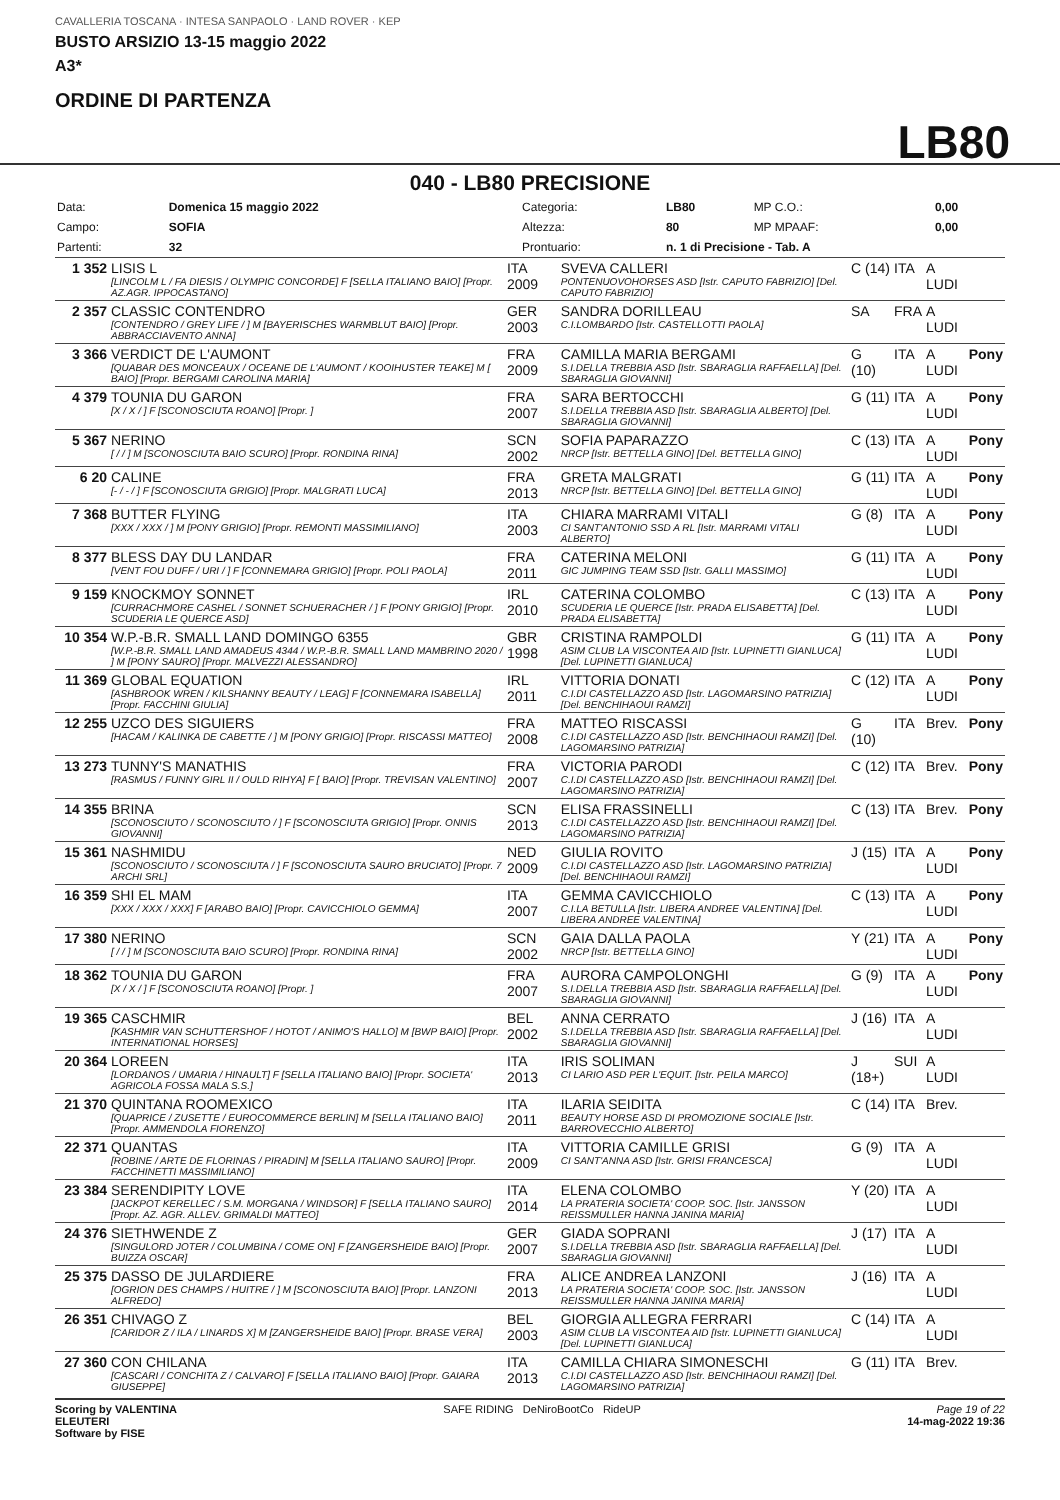CAVALLERIA TOSCANA · INTESA SANPAOLO · LAND ROVER · KEP
BUSTO ARSIZIO 13-15 maggio 2022
A3*
ORDINE DI PARTENZA
LB80
040 - LB80 PRECISIONE
| Data: | Domenica 15 maggio 2022 | Categoria: | LB80 | MP C.O.: | 0,00 |
| Campo: | SOFIA | Altezza: | 80 | MP MPAAF: | 0,00 |
| Partenti: | 32 | Prontuario: | n. 1 di Precisione - Tab. A | | |
| 1 352 | LISIS L [LINCOLM L / FA DIESIS / OLYMPIC CONCORDE] F [SELLA ITALIANO BAIO] [Propr. AZ.AGR. IPPOCASTANO] | ITA 2009 | SVEVA CALLERI PONTENUOVOHORSES ASD [Istr. CAPUTO FABRIZIO] [Del. CAPUTO FABRIZIO] | C (14) | ITA | A LUDI | |
| 2 357 | CLASSIC CONTENDRO [CONTENDRO / GREY LIFE / ] M [BAYERISCHES WARMBLUT BAIO] [Propr. ABBRACCIAVENTO ANNA] | GER 2003 | SANDRA DORILLEAU C.I.LOMBARDO [Istr. CASTELLOTTI PAOLA] | SA | FRA | A LUDI | |
| 3 366 | VERDICT DE L'AUMONT [QUABAR DES MONCEAUX / OCEANE DE L'AUMONT / KOOIHUSTER TEAKE] M [ BAIO] [Propr. BERGAMI CAROLINA MARIA] | FRA 2009 | CAMILLA MARIA BERGAMI S.I.DELLA TREBBIA ASD [Istr. SBARAGLIA RAFFAELLA] [Del. SBARAGLIA GIOVANNI] | G (10) | ITA | A LUDI | Pony |
| 4 379 | TOUNIA DU GARON [X / X / ] F [SCONOSCIUTA ROANO] [Propr. ] | FRA 2007 | SARA BERTOCCHI S.I.DELLA TREBBIA ASD [Istr. SBARAGLIA ALBERTO] [Del. SBARAGLIA GIOVANNI] | G (11) | ITA | A LUDI | Pony |
| 5 367 | NERINO [ / / ] M [SCONOSCIUTA BAIO SCURO] [Propr. RONDINA RINA] | SCN 2002 | SOFIA PAPARAZZO NRCP [Istr. BETTELLA GINO] [Del. BETTELLA GINO] | C (13) | ITA | A LUDI | Pony |
| 6 20 | CALINE [- / - / ] F [SCONOSCIUTA GRIGIO] [Propr. MALGRATI LUCA] | FRA 2013 | GRETA MALGRATI NRCP [Istr. BETTELLA GINO] [Del. BETTELLA GINO] | G (11) | ITA | A LUDI | Pony |
| 7 368 | BUTTER FLYING [XXX / XXX / ] M [PONY GRIGIO] [Propr. REMONTI MASSIMILIANO] | ITA 2003 | CHIARA MARRAMI VITALI CI SANT'ANTONIO SSD A RL [Istr. MARRAMI VITALI ALBERTO] | G (8) | ITA | A LUDI | Pony |
| 8 377 | BLESS DAY DU LANDAR [VENT FOU DUFF / URI / ] F [CONNEMARA GRIGIO] [Propr. POLI PAOLA] | FRA 2011 | CATERINA MELONI GIC JUMPING TEAM SSD [Istr. GALLI MASSIMO] | G (11) | ITA | A LUDI | Pony |
| 9 159 | KNOCKMOY SONNET [CURRACHMORE CASHEL / SONNET SCHUERACHER / ] F [PONY GRIGIO] [Propr. SCUDERIA LE QUERCE ASD] | IRL 2010 | CATERINA COLOMBO SCUDERIA LE QUERCE [Istr. PRADA ELISABETTA] [Del. PRADA ELISABETTA] | C (13) | ITA | A LUDI | Pony |
| 10 354 | W.P.-B.R. SMALL LAND DOMINGO 6355 [W.P.-B.R. SMALL LAND AMADEUS 4344 / W.P.-B.R. SMALL LAND MAMBRINO 2020 / ] M [PONY SAURO] [Propr. MALVEZZI ALESSANDRO] | GBR 1998 | CRISTINA RAMPOLDI ASIM CLUB LA VISCONTEA AID [Istr. LUPINETTI GIANLUCA] [Del. LUPINETTI GIANLUCA] | G (11) | ITA | A LUDI | Pony |
| 11 369 | GLOBAL EQUATION [ASHBROOK WREN / KILSHANNY BEAUTY / LEAG] F [CONNEMARA ISABELLA] [Propr. FACCHINI GIULIA] | IRL 2011 | VITTORIA DONATI C.I.DI CASTELLAZZO ASD [Istr. LAGOMARSINO PATRIZIA] [Del. BENCHIHAOUI RAMZI] | C (12) | ITA | A LUDI | Pony |
| 12 255 | UZCO DES SIGUIERS [HACAM / KALINKA DE CABETTE / ] M [PONY GRIGIO] [Propr. RISCASSI MATTEO] | FRA 2008 | MATTEO RISCASSI C.I.DI CASTELLAZZO ASD [Istr. BENCHIHAOUI RAMZI] [Del. LAGOMARSINO PATRIZIA] | G (10) | ITA | Brev. | Pony |
| 13 273 | TUNNY'S MANATHIS [RASMUS / FUNNY GIRL II / OULD RIHYA] F [ BAIO] [Propr. TREVISAN VALENTINO] | FRA 2007 | VICTORIA PARODI C.I.DI CASTELLAZZO ASD [Istr. BENCHIHAOUI RAMZI] [Del. LAGOMARSINO PATRIZIA] | C (12) | ITA | Brev. | Pony |
| 14 355 | BRINA [SCONOSCIUTO / SCONOSCIUTO / ] F [SCONOSCIUTA GRIGIO] [Propr. ONNIS GIOVANNI] | SCN 2013 | ELISA FRASSINELLI C.I.DI CASTELLAZZO ASD [Istr. BENCHIHAOUI RAMZI] [Del. LAGOMARSINO PATRIZIA] | C (13) | ITA | Brev. | Pony |
| 15 361 | NASHMIDU [SCONOSCIUTO / SCONOSCIUTA / ] F [SCONOSCIUTA SAURO BRUCIATO] [Propr. 7 ARCHI SRL] | NED 2009 | GIULIA ROVITO C.I.DI CASTELLAZZO ASD [Istr. LAGOMARSINO PATRIZIA] [Del. BENCHIHAOUI RAMZI] | J (15) | ITA | A LUDI | Pony |
| 16 359 | SHI EL MAM [XXX / XXX / XXX] F [ARABO BAIO] [Propr. CAVICCHIOLO GEMMA] | ITA 2007 | GEMMA CAVICCHIOLO C.I.LA BETULLA [Istr. LIBERA ANDREE VALENTINA] [Del. LIBERA ANDREE VALENTINA] | C (13) | ITA | A LUDI | Pony |
| 17 380 | NERINO [ / / ] M [SCONOSCIUTA BAIO SCURO] [Propr. RONDINA RINA] | SCN 2002 | GAIA DALLA PAOLA NRCP [Istr. BETTELLA GINO] | Y (21) | ITA | A LUDI | Pony |
| 18 362 | TOUNIA DU GARON [X / X / ] F [SCONOSCIUTA ROANO] [Propr. ] | FRA 2007 | AURORA CAMPOLONGHI S.I.DELLA TREBBIA ASD [Istr. SBARAGLIA RAFFAELLA] [Del. SBARAGLIA GIOVANNI] | G (9) | ITA | A LUDI | Pony |
| 19 365 | CASCHMIR [KASHMIR VAN SCHUTTERSHOF / HOTOT / ANIMO'S HALLO] M [BWP BAIO] [Propr. INTERNATIONAL HORSES] | BEL 2002 | ANNA CERRATO S.I.DELLA TREBBIA ASD [Istr. SBARAGLIA RAFFAELLA] [Del. SBARAGLIA GIOVANNI] | J (16) | ITA | A LUDI | |
| 20 364 | LOREEN [LORDANOS / UMARIA / HINAULT] F [SELLA ITALIANO BAIO] [Propr. SOCIETA' AGRICOLA FOSSA MALA S.S.] | ITA 2013 | IRIS SOLIMAN CI LARIO ASD PER L'EQUIT. [Istr. PEILA MARCO] | J (18+) | SUI | A LUDI | |
| 21 370 | QUINTANA ROOMEXICO [QUAPRICE / ZUSETTE / EUROCOMMERCE BERLIN] M [SELLA ITALIANO BAIO] [Propr. AMMENDOLA FIORENZO] | ITA 2011 | ILARIA SEIDITA BEAUTY HORSE ASD DI PROMOZIONE SOCIALE [Istr. BARROVECCHIO ALBERTO] | C (14) | ITA | Brev. | |
| 22 371 | QUANTAS [ROBINE / ARTE DE FLORINAS / PIRADIN] M [SELLA ITALIANO SAURO] [Propr. FACCHINETTI MASSIMILIANO] | ITA 2009 | VITTORIA CAMILLE GRISI CI SANT'ANNA ASD [Istr. GRISI FRANCESCA] | G (9) | ITA | A LUDI | |
| 23 384 | SERENDIPITY LOVE [JACKPOT KERELLEC / S.M. MORGANA / WINDSOR] F [SELLA ITALIANO SAURO] [Propr. AZ. AGR. ALLEV. GRIMALDI MATTEO] | ITA 2014 | ELENA COLOMBO LA PRATERIA SOCIETA' COOP. SOC. [Istr. JANSSON REISSMULLER HANNA JANINA MARIA] | Y (20) | ITA | A LUDI | |
| 24 376 | SIETHWENDE Z [SINGULORD JOTER / COLUMBINA / COME ON] F [ZANGERSHEIDE BAIO] [Propr. BUIZZA OSCAR] | GER 2007 | GIADA SOPRANI S.I.DELLA TREBBIA ASD [Istr. SBARAGLIA RAFFAELLA] [Del. SBARAGLIA GIOVANNI] | J (17) | ITA | A LUDI | |
| 25 375 | DASSO DE JULARDIERE [OGRION DES CHAMPS / HUITRE / ] M [SCONOSCIUTA BAIO] [Propr. LANZONI ALFREDO] | FRA 2013 | ALICE ANDREA LANZONI LA PRATERIA SOCIETA' COOP. SOC. [Istr. JANSSON REISSMULLER HANNA JANINA MARIA] | J (16) | ITA | A LUDI | |
| 26 351 | CHIVAGO Z [CARIDOR Z / ILA / LINARDS X] M [ZANGERSHEIDE BAIO] [Propr. BRASE VERA] | BEL 2003 | GIORGIA ALLEGRA FERRARI ASIM CLUB LA VISCONTEA AID [Istr. LUPINETTI GIANLUCA] [Del. LUPINETTI GIANLUCA] | C (14) | ITA | A LUDI | |
| 27 360 | CON CHILANA [CASCARI / CONCHITA Z / CALVARO] F [SELLA ITALIANO BAIO] [Propr. GAIARA GIUSEPPE] | ITA 2013 | CAMILLA CHIARA SIMONESCHI C.I.DI CASTELLAZZO ASD [Istr. BENCHIHAOUI RAMZI] [Del. LAGOMARSINO PATRIZIA] | G (11) | ITA | Brev. | |
Scoring by VALENTINA
ELEUTERI
Software by FISE
SAFE RIDING DeNiroBootCo RideUP
Page 19 of 22
14-mag-2022 19:36